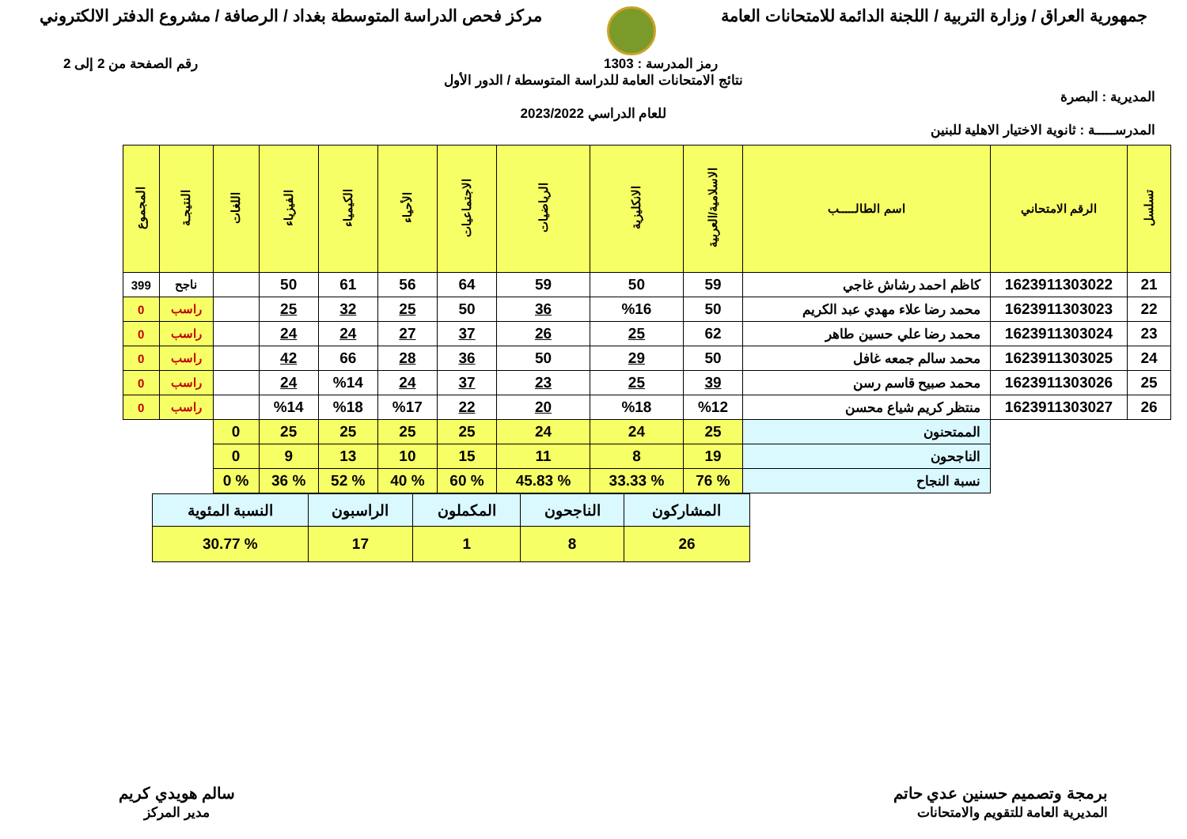جمهورية العراق / وزارة التربية / اللجنة الدائمة للامتحانات العامة
مركز فحص الدراسة المتوسطة بغداد / الرصافة / مشروع الدفتر الالكتروني
رمز المدرسة : 1303 رقم الصفحة من 2 إلى 2
نتائج الامتحانات العامة للدراسة المتوسطة / الدور الأول
المديرية : البصرة
للعام الدراسي 2023/2022
المدرســـــة : ثانوية الاختيار الاهلية للبنين
| تسلسل | الرقم الامتحاني | اسم الطالـــــب | الاسلامية/العربية | الانكليزية | الرياضيات | الاجتماعيات | الأحياء | الكيمياء | الفيزياء | اللغات | النتيجـة | المجموع |
| --- | --- | --- | --- | --- | --- | --- | --- | --- | --- | --- | --- | --- |
| 21 | 1623911303022 | كاظم احمد رشاش غاجي | 59 | 50 | 59 | 64 | 56 | 61 | 50 | | ناجح | 399 |
| 22 | 1623911303023 | محمد رضا علاء مهدي عبد الكريم | 50 | %16 | 36 | 50 | 25 | 32 | 25 | | راسب | 0 |
| 23 | 1623911303024 | محمد رضا علي حسين طاهر | 62 | 25 | 26 | 37 | 27 | 24 | 24 | | راسب | 0 |
| 24 | 1623911303025 | محمد سالم جمعه غافل | 50 | 29 | 50 | 36 | 28 | 66 | 42 | | راسب | 0 |
| 25 | 1623911303026 | محمد صبيح قاسم رسن | 39 | 25 | 23 | 37 | 24 | %14 | 24 | | راسب | 0 |
| 26 | 1623911303027 | منتظر كريم شياع محسن | %12 | %18 | 20 | 22 | %17 | %18 | %14 | | راسب | 0 |
| | | الممتحنون | 25 | 24 | 24 | 25 | 25 | 25 | 25 | 0 | | |
| | | الناجحون | 19 | 8 | 11 | 15 | 10 | 13 | 9 | 0 | | |
| | | نسبة النجاح | % 76 | % 33.33 | % 45.83 | % 60 | % 40 | % 52 | % 36 | % 0 | | |
| المشاركون | الناجحون | المكملون | الراسبون | النسبة المئوية |
| 26 | 8 | 1 | 17 | % 30.77 |
برمجة وتصميم حسنين عدي حاتم
المديرية العامة للتقويم والامتحانات
سالم هويدي كريم
مدير المركز